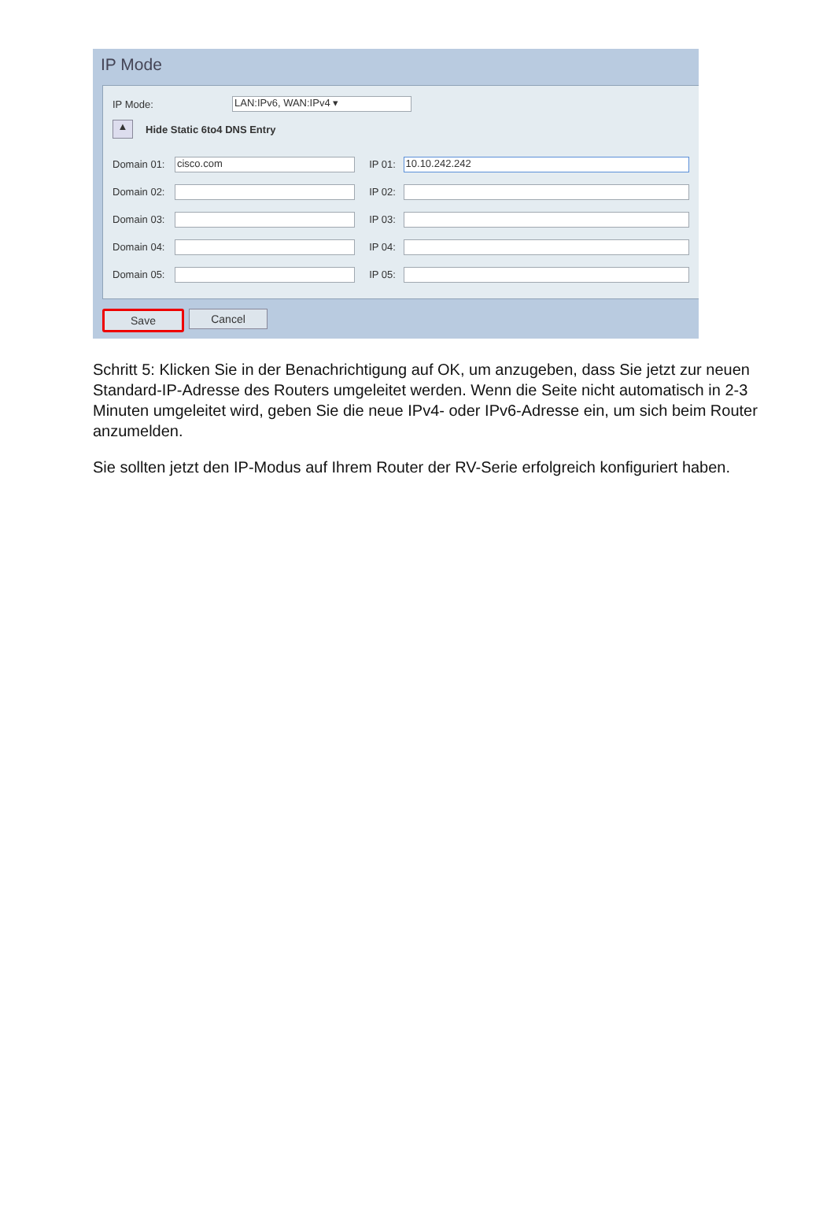IP Mode
IP Mode: LAN:IPv6, WAN:IPv4 ▾
▲ Hide Static 6to4 DNS Entry
Domain 01: cisco.com IP 01: 10.10.242.242
Domain 02: IP 02:
Domain 03: IP 03:
Domain 04: IP 04:
Domain 05: IP 05:
Save Cancel
Schritt 5: Klicken Sie in der Benachrichtigung auf OK, um anzugeben, dass Sie jetzt zur neuen Standard-IP-Adresse des Routers umgeleitet werden. Wenn die Seite nicht automatisch in 2-3 Minuten umgeleitet wird, geben Sie die neue IPv4- oder IPv6-Adresse ein, um sich beim Router anzumelden.
Sie sollten jetzt den IP-Modus auf Ihrem Router der RV-Serie erfolgreich konfiguriert haben.